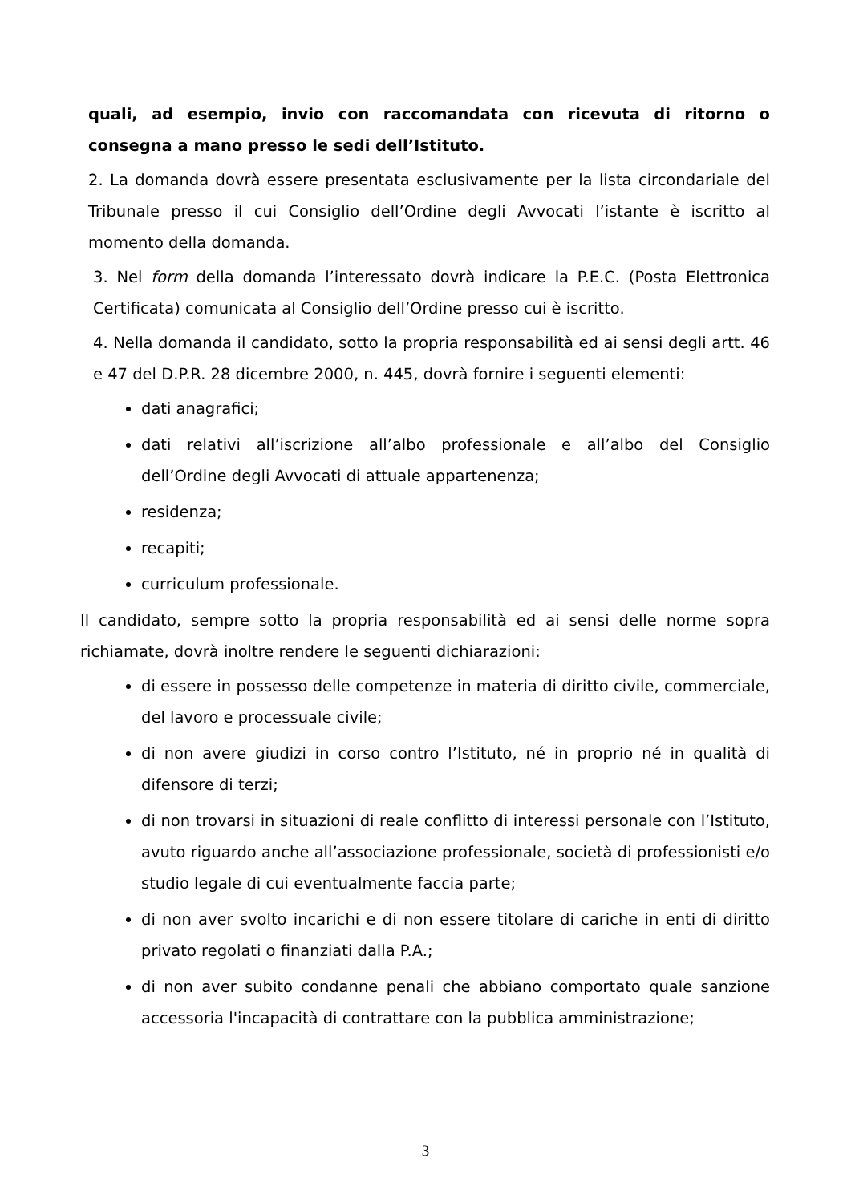quali, ad esempio, invio con raccomandata con ricevuta di ritorno o consegna a mano presso le sedi dell’Istituto.
2. La domanda dovrà essere presentata esclusivamente per la lista circondariale del Tribunale presso il cui Consiglio dell’Ordine degli Avvocati l’istante è iscritto al momento della domanda.
3. Nel form della domanda l’interessato dovrà indicare la P.E.C. (Posta Elettronica Certificata) comunicata al Consiglio dell’Ordine presso cui è iscritto.
4. Nella domanda il candidato, sotto la propria responsabilità ed ai sensi degli artt. 46 e 47 del D.P.R. 28 dicembre 2000, n. 445, dovrà fornire i seguenti elementi:
dati anagrafici;
dati relativi all’iscrizione all’albo professionale e all’albo del Consiglio dell’Ordine degli Avvocati di attuale appartenenza;
residenza;
recapiti;
curriculum professionale.
Il candidato, sempre sotto la propria responsabilità ed ai sensi delle norme sopra richiamate, dovrà inoltre rendere le seguenti dichiarazioni:
di essere in possesso delle competenze in materia di diritto civile, commerciale, del lavoro e processuale civile;
di non avere giudizi in corso contro l’Istituto, né in proprio né in qualità di difensore di terzi;
di non trovarsi in situazioni di reale conflitto di interessi personale con l’Istituto, avuto riguardo anche all’associazione professionale, società di professionisti e/o studio legale di cui eventualmente faccia parte;
di non aver svolto incarichi e di non essere titolare di cariche in enti di diritto privato regolati o finanziati dalla P.A.;
di non aver subito condanne penali che abbiano comportato quale sanzione accessoria l'incapacità di contrattare con la pubblica amministrazione;
3